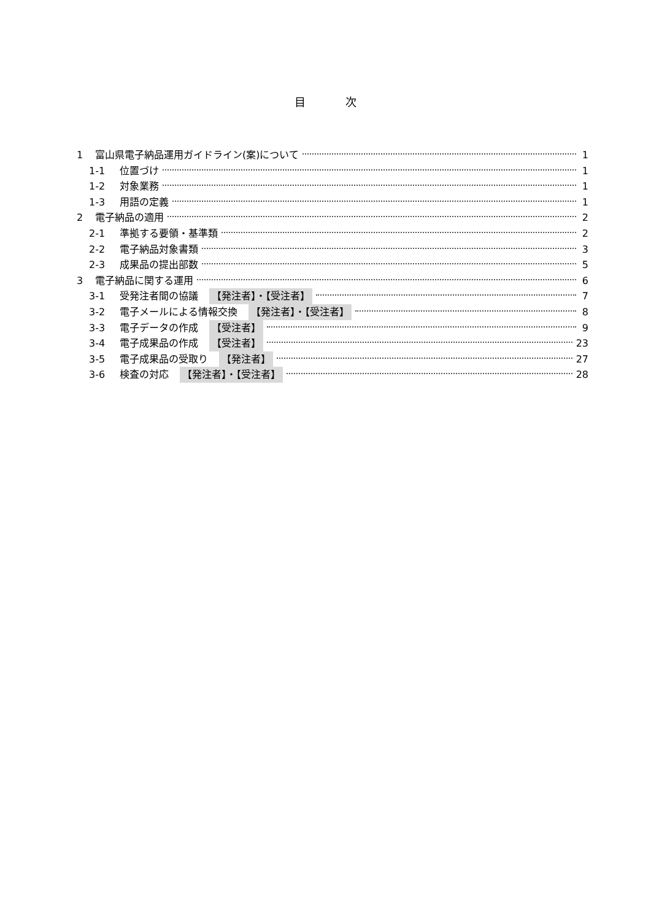目 次
1 富山県電子納品運用ガイドライン(案)について 1
1-1 位置づけ 1
1-2 対象業務 1
1-3 用語の定義 1
2 電子納品の適用 2
2-1 準拠する要領・基準類 2
2-2 電子納品対象書類 3
2-3 成果品の提出部数 5
3 電子納品に関する運用 6
3-1 受発注者間の協議 【発注者】・【受注者】 7
3-2 電子メールによる情報交換 【発注者】・【受注者】 8
3-3 電子データの作成 【受注者】 9
3-4 電子成果品の作成 【受注者】 23
3-5 電子成果品の受取り 【発注者】 27
3-6 検査の対応 【発注者】・【受注者】 28